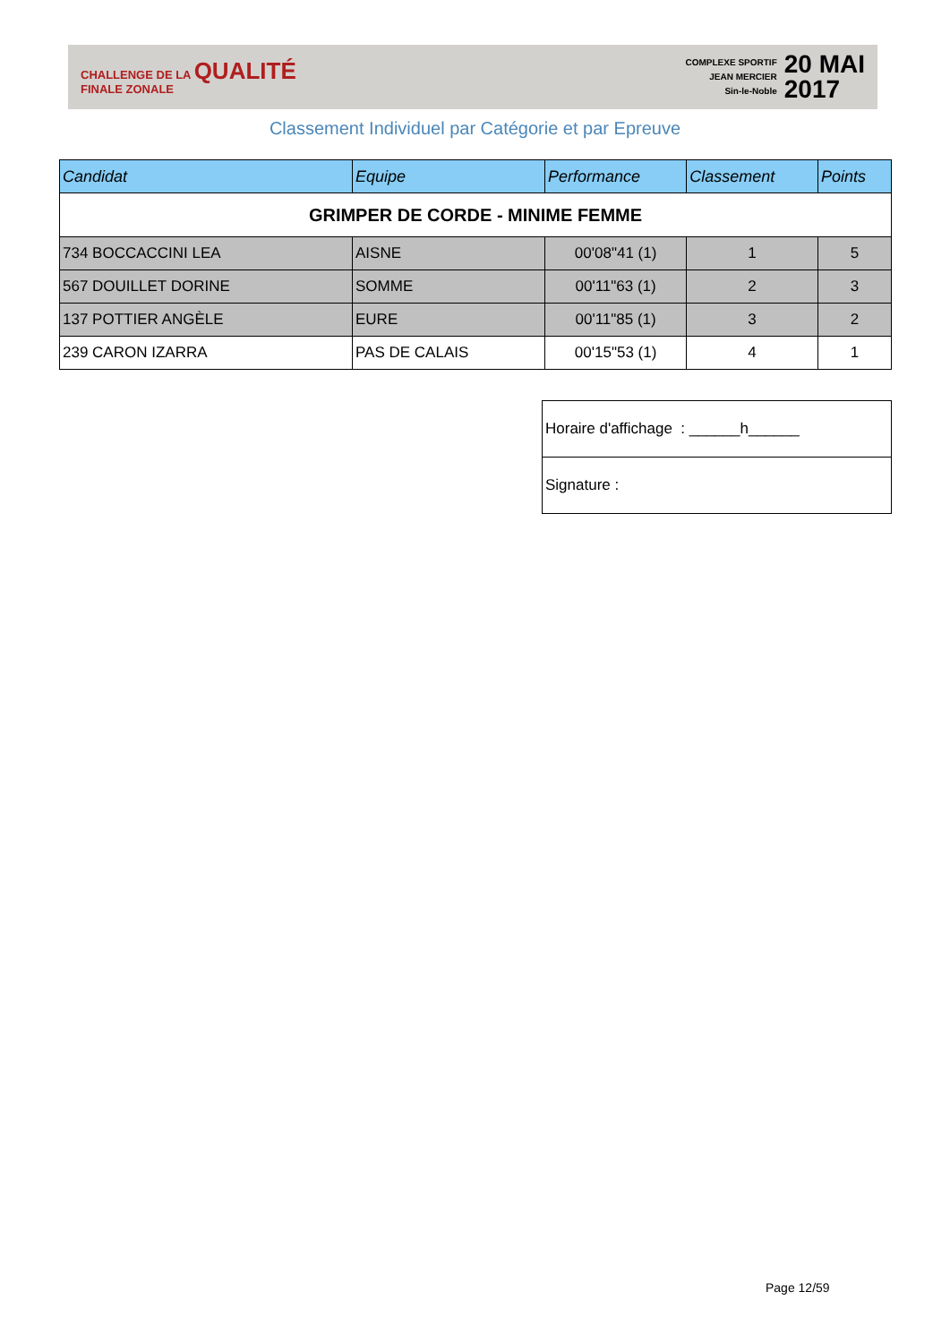CHALLENGE DE LA QUALITÉ
FINALE ZONALE
COMPLEXE SPORTIF
JEAN MERCIER
Sin-le-Noble
20 MAI
2017
Classement Individuel par Catégorie et par Epreuve
| Candidat | Equipe | Performance | Classement | Points |
| --- | --- | --- | --- | --- |
| GRIMPER DE CORDE - MINIME FEMME | | | | |
| 734 BOCCACCINI LEA | AISNE | 00'08"41 (1) | 1 | 5 |
| 567 DOUILLET DORINE | SOMME | 00'11"63 (1) | 2 | 3 |
| 137 POTTIER ANGÈLE | EURE | 00'11"85 (1) | 3 | 2 |
| 239 CARON IZARRA | PAS DE CALAIS | 00'15"53 (1) | 4 | 1 |
| Horaire d'affichage : ______h______ |
| Signature : |
Page 12/59